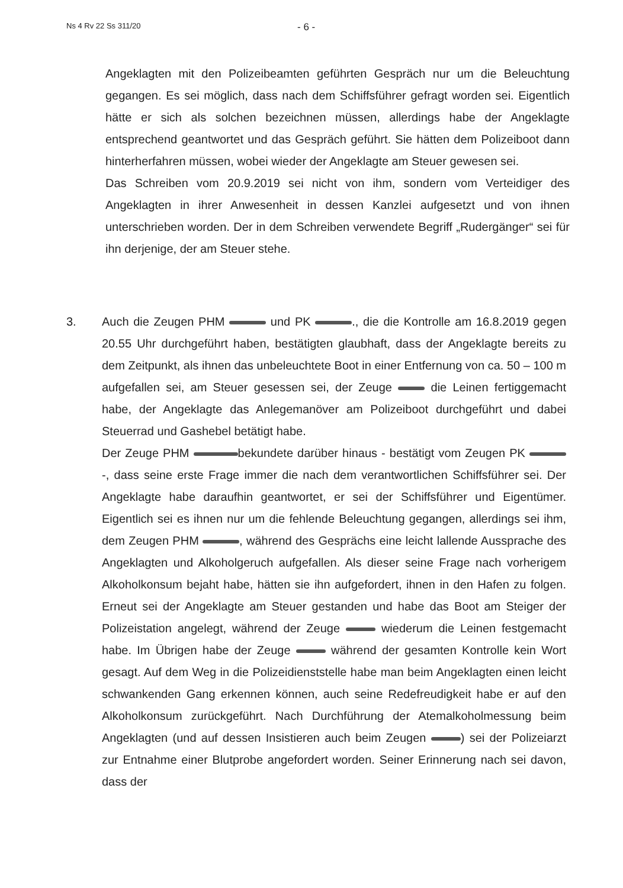Ns 4 Rv 22 Ss 311/20
- 6 -
Angeklagten mit den Polizeibeamten geführten Gespräch nur um die Beleuchtung gegangen. Es sei möglich, dass nach dem Schiffsführer gefragt worden sei. Eigentlich hätte er sich als solchen bezeichnen müssen, allerdings habe der Angeklagte entsprechend geantwortet und das Gespräch geführt. Sie hätten dem Polizeiboot dann hinterherfahren müssen, wobei wieder der Angeklagte am Steuer gewesen sei.
Das Schreiben vom 20.9.2019 sei nicht von ihm, sondern vom Verteidiger des Angeklagten in ihrer Anwesenheit in dessen Kanzlei aufgesetzt und von ihnen unterschrieben worden. Der in dem Schreiben verwendete Begriff „Rudergänger“ sei für ihn derjenige, der am Steuer stehe.
3. Auch die Zeugen PHM und PK ., die die Kontrolle am 16.8.2019 gegen 20.55 Uhr durchgeführt haben, bestätigten glaubhaft, dass der Angeklagte bereits zu dem Zeitpunkt, als ihnen das unbeleuchtete Boot in einer Entfernung von ca. 50 – 100 m aufgefallen sei, am Steuer gesessen sei, der Zeuge die Leinen fertiggemacht habe, der Angeklagte das Anlegemanöver am Polizeiboot durchgeführt und dabei Steuerrad und Gashebel betätigt habe.
Der Zeuge PHM bekundete darüber hinaus - bestätigt vom Zeugen PK -, dass seine erste Frage immer die nach dem verantwortlichen Schiffsführer sei. Der Angeklagte habe daraufhin geantwortet, er sei der Schiffsführer und Eigentümer. Eigentlich sei es ihnen nur um die fehlende Beleuchtung gegangen, allerdings sei ihm, dem Zeugen PHM , während des Gesprächs eine leicht lallende Aussprache des Angeklagten und Alkoholgeruch aufgefallen. Als dieser seine Frage nach vorherigem Alkoholkonsum bejaht habe, hätten sie ihn aufgefordert, ihnen in den Hafen zu folgen. Erneut sei der Angeklagte am Steuer gestanden und habe das Boot am Steiger der Polizeistation angelegt, während der Zeuge wiederum die Leinen festgemacht habe. Im Übrigen habe der Zeuge während der gesamten Kontrolle kein Wort gesagt. Auf dem Weg in die Polizeidienststelle habe man beim Angeklagten einen leicht schwankenden Gang erkennen können, auch seine Redefreudigkeit habe er auf den Alkoholkonsum zurückgeführt. Nach Durchführung der Atemalkoholmessung beim Angeklagten (und auf dessen Insistieren auch beim Zeugen ) sei der Polizeiarzt zur Entnahme einer Blutprobe angefordert worden. Seiner Erinnerung nach sei davon, dass der